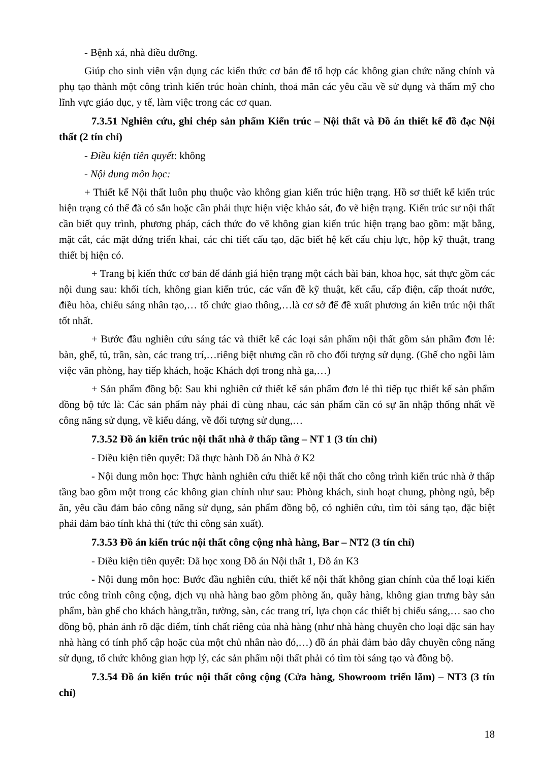- Bệnh xá, nhà điều dưỡng.
Giúp cho sinh viên vận dụng các kiến thức cơ bản để tổ hợp các không gian chức năng chính và phụ tạo thành một công trình kiến trúc hoàn chỉnh, thoả mãn các yêu cầu về sử dụng và thẩm mỹ cho lĩnh vực giáo dục, y tế, làm việc trong các cơ quan.
7.3.51 Nghiên cứu, ghi chép sản phẩm Kiến trúc – Nội thất và Đồ án thiết kế đồ đạc Nội thất (2 tín chỉ)
- Điều kiện tiên quyết: không
- Nội dung môn học:
+ Thiết kế Nội thất luôn phụ thuộc vào không gian kiến trúc hiện trạng. Hồ sơ thiết kế kiến trúc hiện trạng có thể đã có sẵn hoặc cần phải thực hiện việc khảo sát, đo vẽ hiện trạng. Kiến trúc sư nội thất cần biết quy trình, phương pháp, cách thức đo vẽ không gian kiến trúc hiện trạng bao gồm: mặt bằng, mặt cắt, các mặt đứng triển khai, các chi tiết cấu tạo, đặc biết hệ kết cấu chịu lực, hộp kỹ thuật, trang thiết bị hiện có.
+ Trang bị kiến thức cơ bản để đánh giá hiện trạng một cách bài bản, khoa học, sát thực gồm các nội dung sau: khối tích, không gian kiến trúc, các vấn đề kỹ thuật, kết cấu, cấp điện, cấp thoát nước, điều hòa, chiếu sáng nhân tạo,… tổ chức giao thông,…là cơ sở để đề xuất phương án kiến trúc nội thất tốt nhất.
+ Bước đầu nghiên cứu sáng tác và thiết kế các loại sản phẩm nội thất gồm sản phẩm đơn lẻ: bàn, ghế, tủ, trần, sàn, các trang trí,…riêng biệt nhưng cần rõ cho đối tượng sử dụng. (Ghế cho ngồi làm việc văn phòng, hay tiếp khách, hoặc Khách đợi trong nhà ga,…)
+ Sản phẩm đồng bộ: Sau khi nghiên cứ thiết kế sản phẩm đơn lẻ thì tiếp tục thiết kế sản phẩm đồng bộ tức là: Các sản phẩm này phải đi cùng nhau, các sản phẩm cần có sự ăn nhập thống nhất về công năng sử dụng, về kiểu dáng, về đối tượng sử dụng,…
7.3.52 Đồ án kiến trúc nội thất nhà ở thấp tầng – NT 1 (3 tín chỉ)
- Điều kiện tiên quyết: Đã thực hành Đồ án Nhà ở K2
- Nội dung môn học: Thực hành nghiên cứu thiết kế nội thất cho công trình kiến trúc nhà ở thấp tầng bao gồm một trong các không gian chính như sau: Phòng khách, sinh hoạt chung, phòng ngủ, bếp ăn, yêu cầu đảm bảo công năng sử dụng, sản phẩm đồng bộ, có nghiên cứu, tìm tòi sáng tạo, đặc biệt phải đảm bảo tính khả thi (tức thi công sản xuất).
7.3.53 Đồ án kiến trúc nội thất công cộng nhà hàng, Bar – NT2 (3 tín chỉ)
- Điều kiện tiên quyết: Đã học xong Đồ án Nội thất 1, Đồ án K3
- Nội dung môn học: Bước đầu nghiên cứu, thiết kế nội thất không gian chính của thể loại kiến trúc công trình công cộng, dịch vụ nhà hàng bao gồm phòng ăn, quầy hàng, không gian trưng bày sản phẩm, bàn ghế cho khách hàng,trần, tường, sàn, các trang trí, lựa chọn các thiết bị chiếu sáng,… sao cho đồng bộ, phản ảnh rõ đặc điểm, tính chất riêng của nhà hàng (như nhà hàng chuyên cho loại đặc sản hay nhà hàng có tính phổ cập hoặc của một chủ nhân nào đó,…) đồ án phải đảm bảo dây chuyền công năng sử dụng, tổ chức không gian hợp lý, các sản phẩm nội thất phải có tìm tòi sáng tạo và đồng bộ.
7.3.54 Đồ án kiến trúc nội thất công cộng (Cửa hàng, Showroom triển lãm) – NT3 (3 tín chỉ)
18